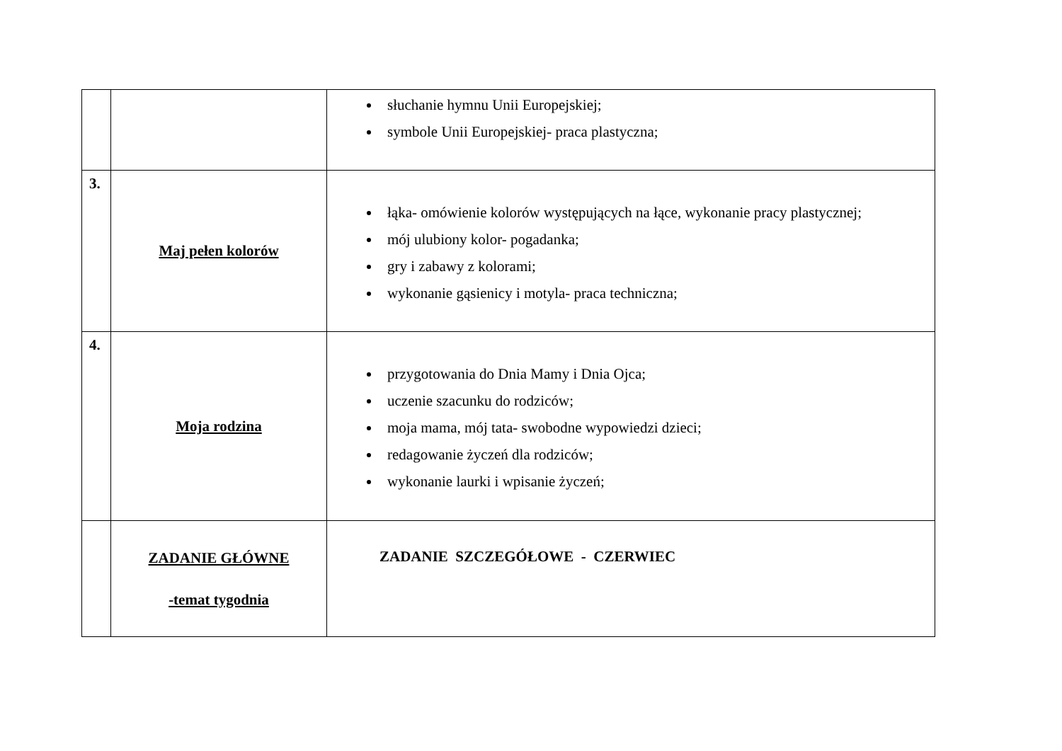| | | słuchanie hymnu Unii Europejskiej; symbole Unii Europejskiej- praca plastyczna; |
| 3. | Maj pełen kolorów | łąka- omówienie kolorów występujących na łące, wykonanie pracy plastycznej; mój ulubiony kolor- pogadanka; gry i zabawy z kolorami; wykonanie gąsienicy i motyla- praca techniczna; |
| 4. | Moja rodzina | przygotowania do Dnia Mamy i Dnia Ojca; uczenie szacunku do rodziców; moja mama, mój tata- swobodne wypowiedzi dzieci; redagowanie życzeń dla rodziców; wykonanie laurki i wpisanie życzeń; |
| | ZADANIE GŁÓWNE -temat tygodnia | ZADANIE SZCZEGÓŁOWE - CZERWIEC |